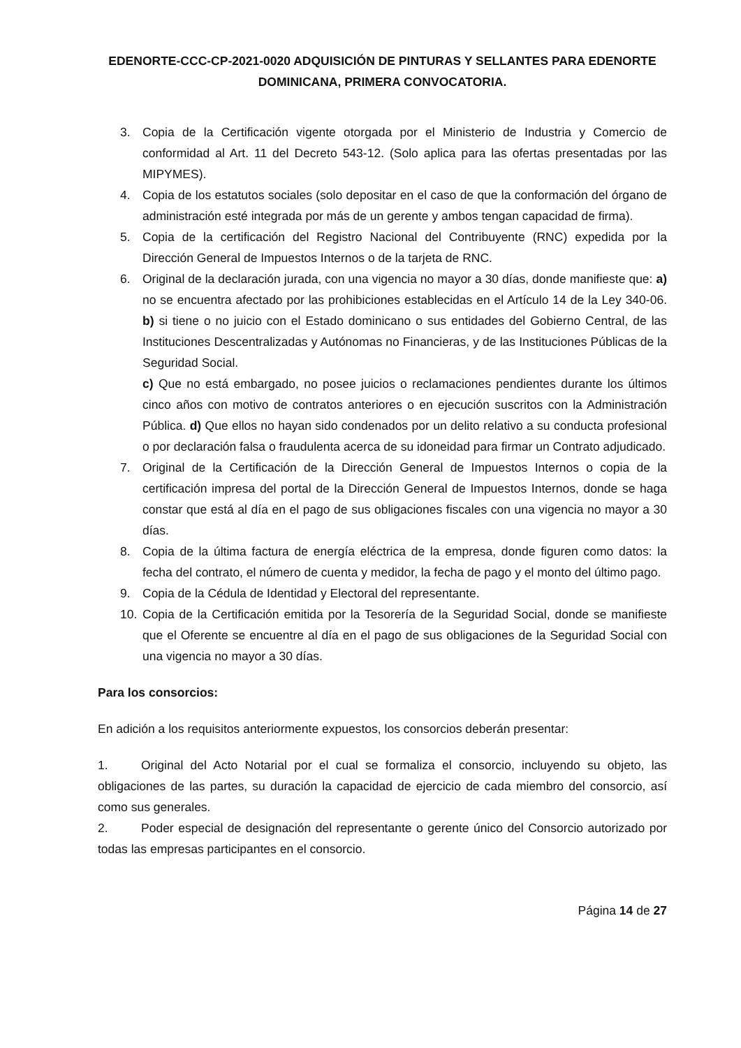EDENORTE-CCC-CP-2021-0020 ADQUISICIÓN DE PINTURAS Y SELLANTES PARA EDENORTE DOMINICANA, PRIMERA CONVOCATORIA.
3. Copia de la Certificación vigente otorgada por el Ministerio de Industria y Comercio de conformidad al Art. 11 del Decreto 543-12. (Solo aplica para las ofertas presentadas por las MIPYMES).
4. Copia de los estatutos sociales (solo depositar en el caso de que la conformación del órgano de administración esté integrada por más de un gerente y ambos tengan capacidad de firma).
5. Copia de la certificación del Registro Nacional del Contribuyente (RNC) expedida por la Dirección General de Impuestos Internos o de la tarjeta de RNC.
6. Original de la declaración jurada, con una vigencia no mayor a 30 días, donde manifieste que: a) no se encuentra afectado por las prohibiciones establecidas en el Artículo 14 de la Ley 340-06. b) si tiene o no juicio con el Estado dominicano o sus entidades del Gobierno Central, de las Instituciones Descentralizadas y Autónomas no Financieras, y de las Instituciones Públicas de la Seguridad Social.
c) Que no está embargado, no posee juicios o reclamaciones pendientes durante los últimos cinco años con motivo de contratos anteriores o en ejecución suscritos con la Administración Pública. d) Que ellos no hayan sido condenados por un delito relativo a su conducta profesional o por declaración falsa o fraudulenta acerca de su idoneidad para firmar un Contrato adjudicado.
7. Original de la Certificación de la Dirección General de Impuestos Internos o copia de la certificación impresa del portal de la Dirección General de Impuestos Internos, donde se haga constar que está al día en el pago de sus obligaciones fiscales con una vigencia no mayor a 30 días.
8. Copia de la última factura de energía eléctrica de la empresa, donde figuren como datos: la fecha del contrato, el número de cuenta y medidor, la fecha de pago y el monto del último pago.
9. Copia de la Cédula de Identidad y Electoral del representante.
10. Copia de la Certificación emitida por la Tesorería de la Seguridad Social, donde se manifieste que el Oferente se encuentre al día en el pago de sus obligaciones de la Seguridad Social con una vigencia no mayor a 30 días.
Para los consorcios:
En adición a los requisitos anteriormente expuestos, los consorcios deberán presentar:
1. Original del Acto Notarial por el cual se formaliza el consorcio, incluyendo su objeto, las obligaciones de las partes, su duración la capacidad de ejercicio de cada miembro del consorcio, así como sus generales.
2. Poder especial de designación del representante o gerente único del Consorcio autorizado por todas las empresas participantes en el consorcio.
Página 14 de 27